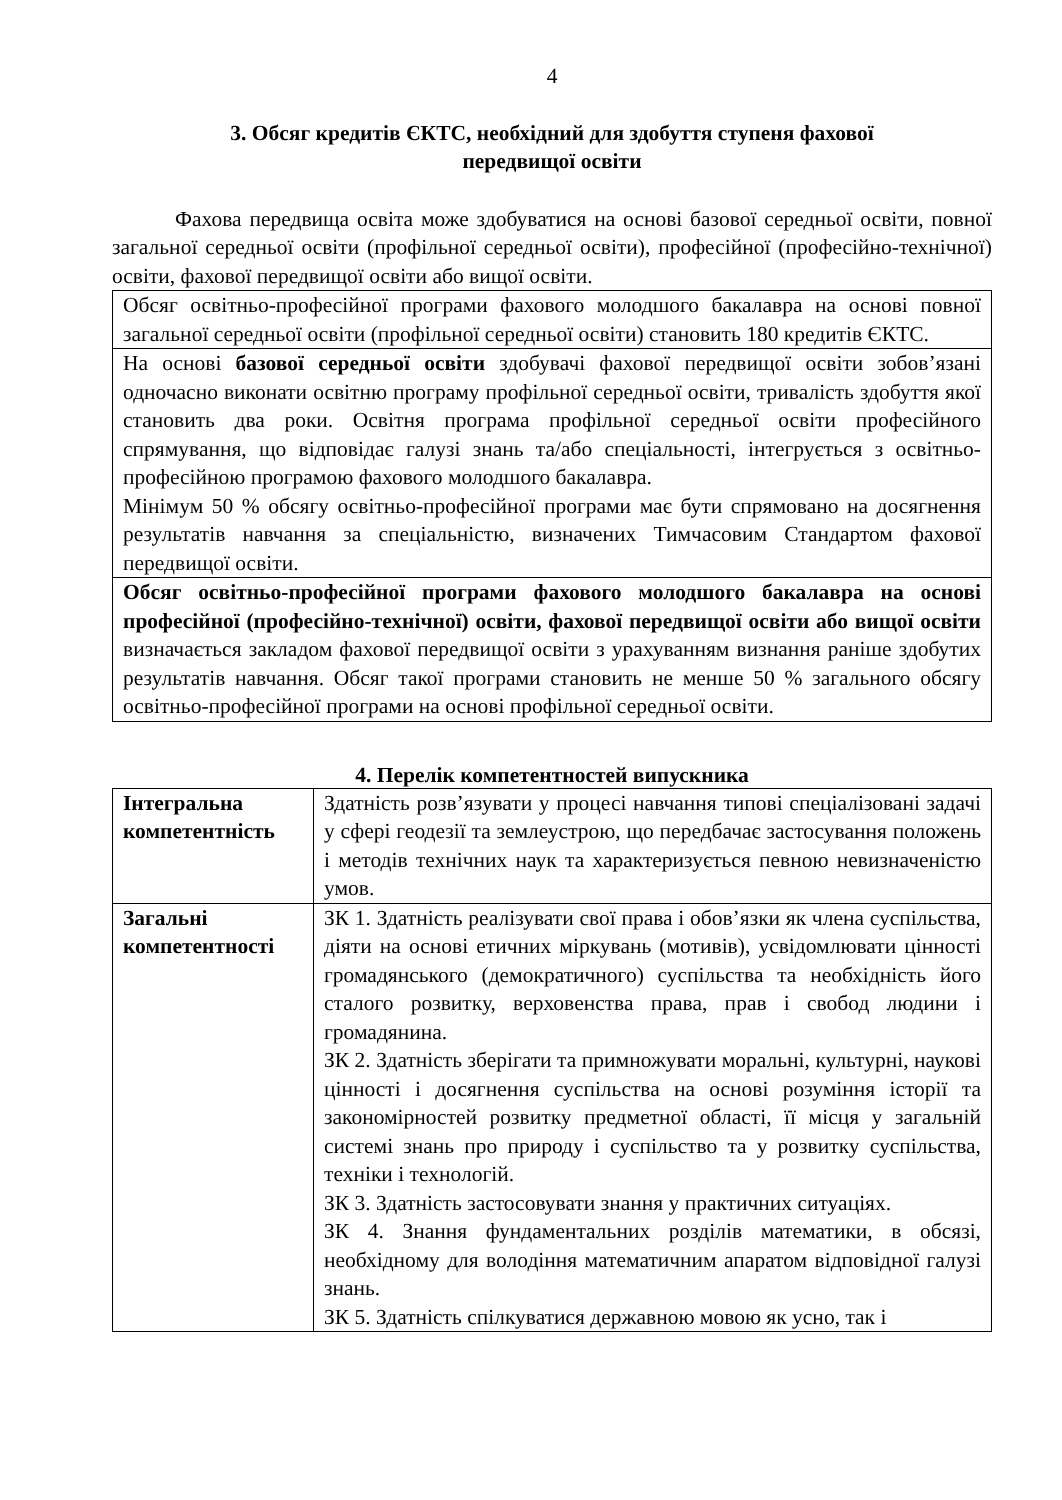4
3. Обсяг кредитів ЄКТС, необхідний для здобуття ступеня фахової
передвищої освіти
Фахова передвища освіта може здобуватися на основі базової середньої освіти, повної загальної середньої освіти (профільної середньої освіти), професійної (професійно-технічної) освіти, фахової передвищої освіти або вищої освіти.
| Обсяг освітньо-професійної програми фахового молодшого бакалавра на основі повної загальної середньої освіти (профільної середньої освіти) становить 180 кредитів ЄКТС. |
| На основі базової середньої освіти здобувачі фахової передвищої освіти зобов’язані одночасно виконати освітню програму профільної середньої освіти, тривалість здобуття якої становить два роки. Освітня програма профільної середньої освіти професійного спрямування, що відповідає галузі знань та/або спеціальності, інтегрується з освітньо-професійною програмою фахового молодшого бакалавра. Мінімум 50 % обсягу освітньо-професійної програми має бути спрямовано на досягнення результатів навчання за спеціальністю, визначених Тимчасовим Стандартом фахової передвищої освіти. |
| Обсяг освітньо-професійної програми фахового молодшого бакалавра на основі професійної (професійно-технічної) освіти, фахової передвищої освіти або вищої освіти визначається закладом фахової передвищої освіти з урахуванням визнання раніше здобутих результатів навчання. Обсяг такої програми становить не менше 50 % загального обсягу освітньо-професійної програми на основі профільної середньої освіти. |
4. Перелік компетентностей випускника
| Інтегральна компетентність | Здатність розв’язувати у процесі навчання типові спеціалізовані задачі у сфері геодезії та землеустрою, що передбачає застосування положень і методів технічних наук та характеризується певною невизначеністю умов. |
| Загальні компетентності | ЗК 1. Здатність реалізувати свої права і обов’язки як члена суспільства, діяти на основі етичних міркувань (мотивів), усвідомлювати цінності громадянського (демократичного) суспільства та необхідність його сталого розвитку, верховенства права, прав і свобод людини і громадянина. ЗК 2. Здатність зберігати та примножувати моральні, культурні, наукові цінності і досягнення суспільства на основі розуміння історії та закономірностей розвитку предметної області, її місця у загальній системі знань про природу і суспільство та у розвитку суспільства, техніки і технологій. ЗК 3. Здатність застосовувати знання у практичних ситуаціях. ЗК 4. Знання фундаментальних розділів математики, в обсязі, необхідному для володіння математичним апаратом відповідної галузі знань. ЗК 5. Здатність спілкуватися державною мовою як усно, так і |